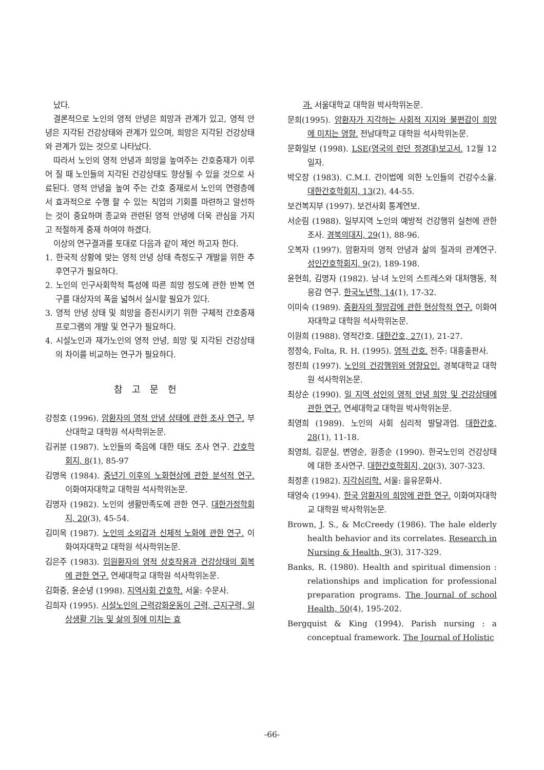났다.
결론적으로 노인의 영적 안녕은 희망과 관계가 있고, 영적 안녕은 지각된 건강상태와 관계가 있으며, 희망은 지각된 건강상태와 관계가 있는 것으로 나타났다.
따라서 노인의 영적 안녕과 희망을 높여주는 간호중재가 이루어 질 때 노인들의 지각된 건강상태도 향상될 수 있을 것으로 사료된다. 영적 안녕을 높여 주는 간호 중재로서 노인의 연령층에서 효과적으로 수행 할 수 있는 직업의 기회를 마련하고 알선하는 것이 중요하며 종교와 관련된 영적 안녕에 더욱 관심을 가지고 적절하게 중재 하여야 하겠다.
이상의 연구결과를 토대로 다음과 같이 제언 하고자 한다.
1. 한국적 상황에 맞는 영적 안녕 상태 측정도구 개발을 위한 추후연구가 필요하다.
2. 노인의 인구사회학적 특성에 따른 희망 정도에 관한 반복 연구를 대상자의 폭을 넓혀서 실시할 필요가 있다.
3. 영적 안녕 상태 및 희망을 증진시키기 위한 구체적 간호중재 프로그램의 개발 및 연구가 필요하다.
4. 시설노인과 재가노인의 영적 안녕, 희망 및 지각된 건강상태의 차이를 비교하는 연구가 필요하다.
참고문헌
강정호 (1996). 암환자의 영적 안녕 상태에 관한 조사 연구. 부산대학교 대학원 석사학위논문.
김귀분 (1987). 노인들의 죽음에 대한 태도 조사 연구. 간호학회지, 8(1), 85-97
김명옥 (1984). 중년기 이후의 노화현상에 관한 분석적 연구. 이화여자대학교 대학원 석사학위논문.
김명자 (1982). 노인의 생활만족도에 관한 연구. 대한가정학회지, 20(3), 45-54.
김미옥 (1987). 노인의 소외감과 신체적 노화에 관한 연구. 이화여자대학교 대학원 석사학위논문.
김은주 (1983). 입원환자의 영적 상호작용과 건강상태의 회복에 관한 연구. 연세대학교 대학원 석사학위논문.
김화중, 윤순녕 (1998). 지역사회 간호학. 서울: 수문사.
김희자 (1995). 시설노인의 근력강화운동이 근력, 근지구력, 일상생활 기능 및 삶의 질에 미치는 효
과. 서울대학교 대학원 박사학위논문.
문희(1995). 암환자가 지각하는 사회적 지지와 불편감이 희망에 미치는 영향. 전남대학교 대학원 석사학위논문.
문화일보 (1998). LSE(영국의 런던 정경대)보고서. 12월 12일자.
박오장 (1983). C.M.I. 간이법에 의한 노인들의 건강수소율. 대한간호학회지, 13(2), 44-55.
보건복지부 (1997). 보건사회 통계연보.
서순림 (1988). 일부지역 노인의 예방적 건강행위 실천에 관한 조사. 경북의대지, 29(1), 88-96.
오복자 (1997). 암환자의 영적 안녕과 삶의 질과의 관계연구. 성인간호학회지, 9(2), 189-198.
윤현희, 김명자 (1982). 남·녀 노인의 스트레스와 대처행동, 적응감 연구. 한국노년학, 14(1), 17-32.
이미숙 (1989). 중환자의 절망감에 관한 현상학적 연구. 이화여자대학교 대학원 석사학위논문.
이원희 (1988). 영적간호. 대한간호, 27(1), 21-27.
정정숙, Folta, R. H. (1995). 영적 간호. 전주: 대흥출판사.
정진희 (1997). 노인의 건강행위와 영향요인. 경북대학교 대학원 석사학위논문.
최상순 (1990). 일 지역 성인의 영적 안녕 희망 및 건강상태에 관한 연구. 연세대학교 대학원 박사학위논문.
최영희 (1989). 노인의 사회 심리적 발달과업. 대한간호, 28(1), 11-18.
최영희, 김문실, 변영순, 원종순 (1990). 한국노인의 건강상태에 대한 조사연구. 대한간호학회지, 20(3), 307-323.
최정훈 (1982). 지각심리학. 서울: 을유문화사.
태영숙 (1994). 한국 암환자의 희망에 관한 연구. 이화여자대학교 대학원 박사학위논문.
Brown, J. S., & McCreedy (1986). The hale elderly health behavior and its correlates. Research in Nursing & Health, 9(3), 317-329.
Banks, R. (1980). Health and spiritual dimension : relationships and implication for professional preparation programs. The Journal of school Health, 50(4), 195-202.
Bergquist & King (1994). Parish nursing : a conceptual framework. The Journal of Holistic
-66-